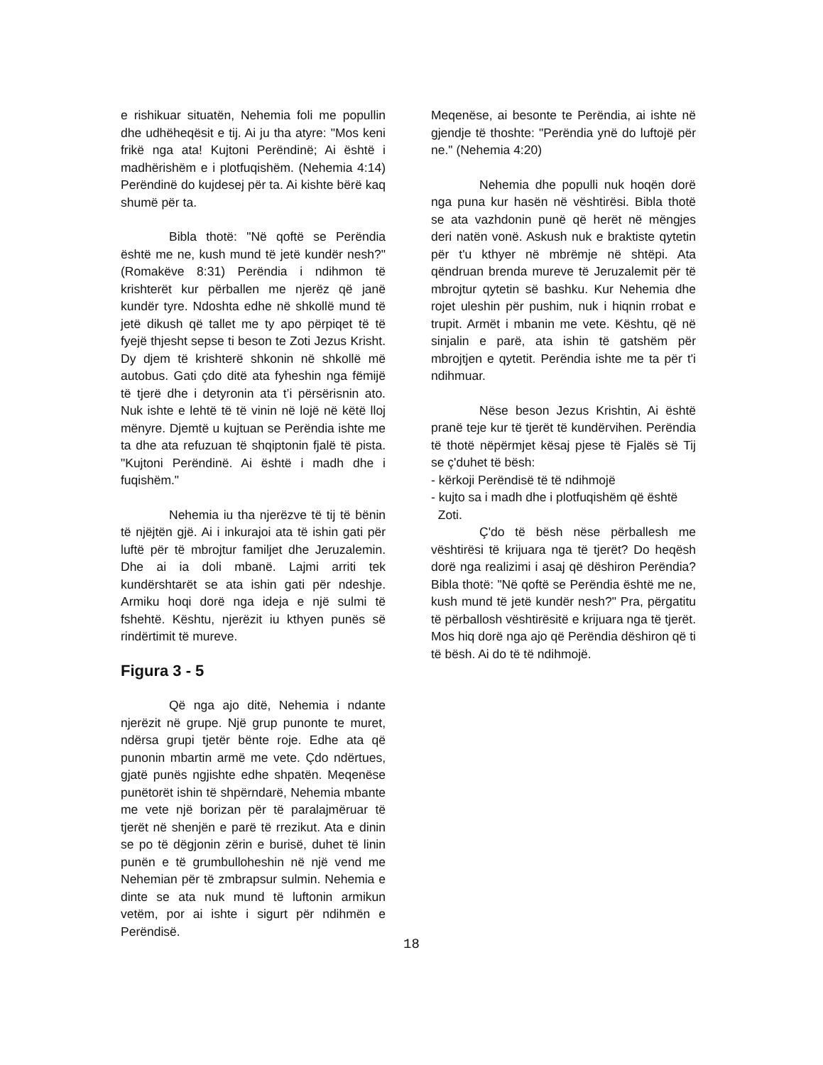e rishikuar situatën, Nehemia foli me popullin dhe udhëheqësit e tij. Ai ju tha atyre: "Mos keni frikë nga ata! Kujtoni Perëndinë; Ai është i madhërishëm e i plotfuqishëm. (Nehemia 4:14) Perëndinë do kujdesej për ta. Ai kishte bërë kaq shumë për ta.
Bibla thotë: "Në qoftë se Perëndia është me ne, kush mund të jetë kundër nesh?" (Romakëve 8:31) Perëndia i ndihmon të krishterët kur përballen me njerëz që janë kundër tyre. Ndoshta edhe në shkollë mund të jetë dikush që tallet me ty apo përpiqet të të fyejë thjesht sepse ti beson te Zoti Jezus Krisht. Dy djem të krishterë shkonin në shkollë më autobus. Gati çdo ditë ata fyheshin nga fëmijë të tjerë dhe i detyronin ata t’i përsërisnin ato. Nuk ishte e lehtë të të vinin në lojë në këtë lloj mënyre. Djemtë u kujtuan se Perëndia ishte me ta dhe ata refuzuan të shqiptonin fjalë të pista. "Kujtoni Perëndinë. Ai është i madh dhe i fuqishëm."
Nehemia iu tha njerëzve të tij të bënin të njëjtën gjë. Ai i inkurajoi ata të ishin gati për luftë për të mbrojtur familjet dhe Jeruzalemin. Dhe ai ia doli mbanë. Lajmi arriti tek kundërshtarët se ata ishin gati për ndeshje. Armiku hoqi dorë nga ideja e një sulmi të fshehtë. Kështu, njerëzit iu kthyen punës së rindërtimit të mureve.
Figura 3 - 5
Që nga ajo ditë, Nehemia i ndante njerëzit në grupe. Një grup punonte te muret, ndërsa grupi tjetër bënte roje. Edhe ata që punonin mbartin armë me vete. Çdo ndërtues, gjatë punës ngjishte edhe shpatën. Meqenëse punëtorët ishin të shpërndarë, Nehemia mbante me vete një borizan për të paralajmëruar të tjerët në shenjën e parë të rrezikut. Ata e dinin se po të dëgjonin zërin e burisë, duhet të linin punën e të grumbulloheshin në një vend me Nehemian për të zmbrapsur sulmin. Nehemia e dinte se ata nuk mund të luftonin armikun vetëm, por ai ishte i sigurt për ndihmën e Perëndisë.
Meqenëse, ai besonte te Perëndia, ai ishte në gjendje të thoshte: "Perëndia ynë do luftojë për ne." (Nehemia 4:20)
Nehemia dhe populli nuk hoqën dorë nga puna kur hasën në vështirësi. Bibla thotë se ata vazhdonin punë që herët në mëngjes deri natën vonë. Askush nuk e braktiste qytetin për t'u kthyer në mbrëmje në shtëpi. Ata qëndruan brenda mureve të Jeruzalemit për të mbrojtur qytetin së bashku. Kur Nehemia dhe rojet uleshin për pushim, nuk i hiqnin rrobat e trupit. Armët i mbanin me vete. Kështu, që në sinjalin e parë, ata ishin të gatshëm për mbrojtjen e qytetit. Perëndia ishte me ta për t'i ndihmuar.
Nëse beson Jezus Krishtin, Ai është pranë teje kur të tjerët të kundërvihen. Perëndia të thotë nëpërmjet kësaj pjese të Fjalës së Tij se ç'duhet të bësh:
- kërkoji Perëndisë të të ndihmojë
- kujto sa i madh dhe i plotfuqishëm që është
Zoti.
Ç'do të bësh nëse përballesh me vështirësi të krijuara nga të tjerët? Do heqësh dorë nga realizimi i asaj që dëshiron Perëndia? Bibla thotë: "Në qoftë se Perëndia është me ne, kush mund të jetë kundër nesh?" Pra, përgatitu të përballosh vështirësitë e krijuara nga të tjerët. Mos hiq dorë nga ajo që Perëndia dëshiron që ti të bësh. Ai do të të ndihmojë.
18